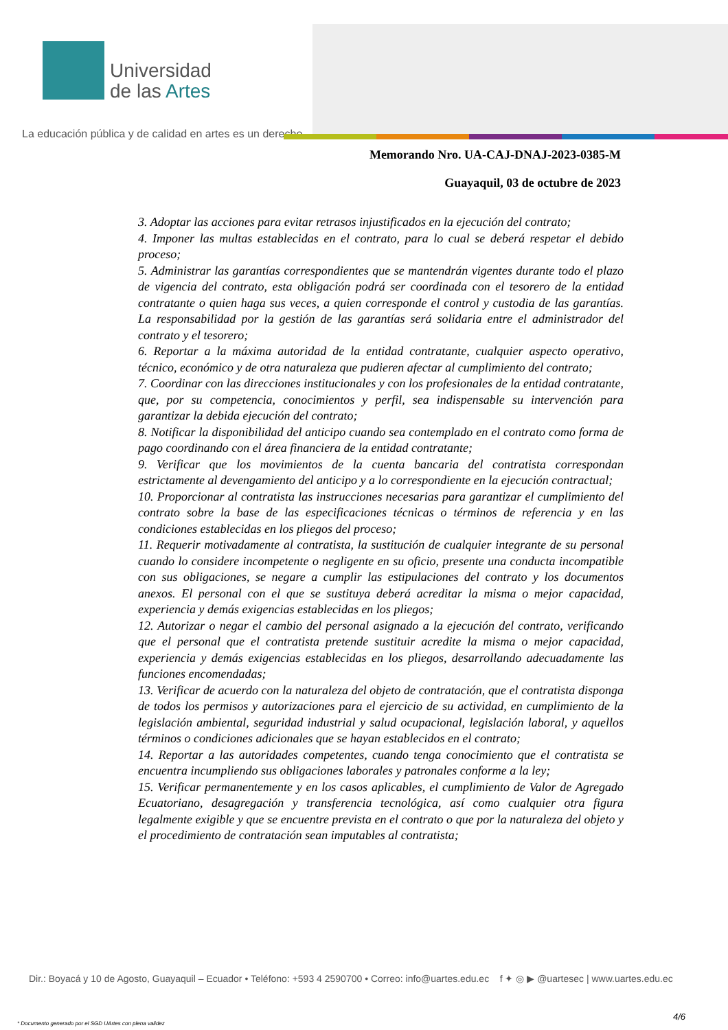Universidad
de las Artes
La educación pública y de calidad en artes es un derecho
Memorando Nro. UA-CAJ-DNAJ-2023-0385-M
Guayaquil, 03 de octubre de 2023
3. Adoptar las acciones para evitar retrasos injustificados en la ejecución del contrato;
4. Imponer las multas establecidas en el contrato, para lo cual se deberá respetar el debido proceso;
5. Administrar las garantías correspondientes que se mantendrán vigentes durante todo el plazo de vigencia del contrato, esta obligación podrá ser coordinada con el tesorero de la entidad contratante o quien haga sus veces, a quien corresponde el control y custodia de las garantías. La responsabilidad por la gestión de las garantías será solidaria entre el administrador del contrato y el tesorero;
6. Reportar a la máxima autoridad de la entidad contratante, cualquier aspecto operativo, técnico, económico y de otra naturaleza que pudieren afectar al cumplimiento del contrato;
7. Coordinar con las direcciones institucionales y con los profesionales de la entidad contratante, que, por su competencia, conocimientos y perfil, sea indispensable su intervención para garantizar la debida ejecución del contrato;
8. Notificar la disponibilidad del anticipo cuando sea contemplado en el contrato como forma de pago coordinando con el área financiera de la entidad contratante;
9. Verificar que los movimientos de la cuenta bancaria del contratista correspondan estrictamente al devengamiento del anticipo y a lo correspondiente en la ejecución contractual;
10. Proporcionar al contratista las instrucciones necesarias para garantizar el cumplimiento del contrato sobre la base de las especificaciones técnicas o términos de referencia y en las condiciones establecidas en los pliegos del proceso;
11. Requerir motivadamente al contratista, la sustitución de cualquier integrante de su personal cuando lo considere incompetente o negligente en su oficio, presente una conducta incompatible con sus obligaciones, se negare a cumplir las estipulaciones del contrato y los documentos anexos. El personal con el que se sustituya deberá acreditar la misma o mejor capacidad, experiencia y demás exigencias establecidas en los pliegos;
12. Autorizar o negar el cambio del personal asignado a la ejecución del contrato, verificando que el personal que el contratista pretende sustituir acredite la misma o mejor capacidad, experiencia y demás exigencias establecidas en los pliegos, desarrollando adecuadamente las funciones encomendadas;
13. Verificar de acuerdo con la naturaleza del objeto de contratación, que el contratista disponga de todos los permisos y autorizaciones para el ejercicio de su actividad, en cumplimiento de la legislación ambiental, seguridad industrial y salud ocupacional, legislación laboral, y aquellos términos o condiciones adicionales que se hayan establecidos en el contrato;
14. Reportar a las autoridades competentes, cuando tenga conocimiento que el contratista se encuentra incumpliendo sus obligaciones laborales y patronales conforme a la ley;
15. Verificar permanentemente y en los casos aplicables, el cumplimiento de Valor de Agregado Ecuatoriano, desagregación y transferencia tecnológica, así como cualquier otra figura legalmente exigible y que se encuentre prevista en el contrato o que por la naturaleza del objeto y el procedimiento de contratación sean imputables al contratista;
Dir.: Boyacá y 10 de Agosto, Guayaquil – Ecuador • Teléfono: +593 4 2590700 • Correo: info@uartes.edu.ec f ✦ ◎ ▶ @uartesec | www.uartes.edu.ec
4/6
* Documento generado por el SGD UArtes con plena validez